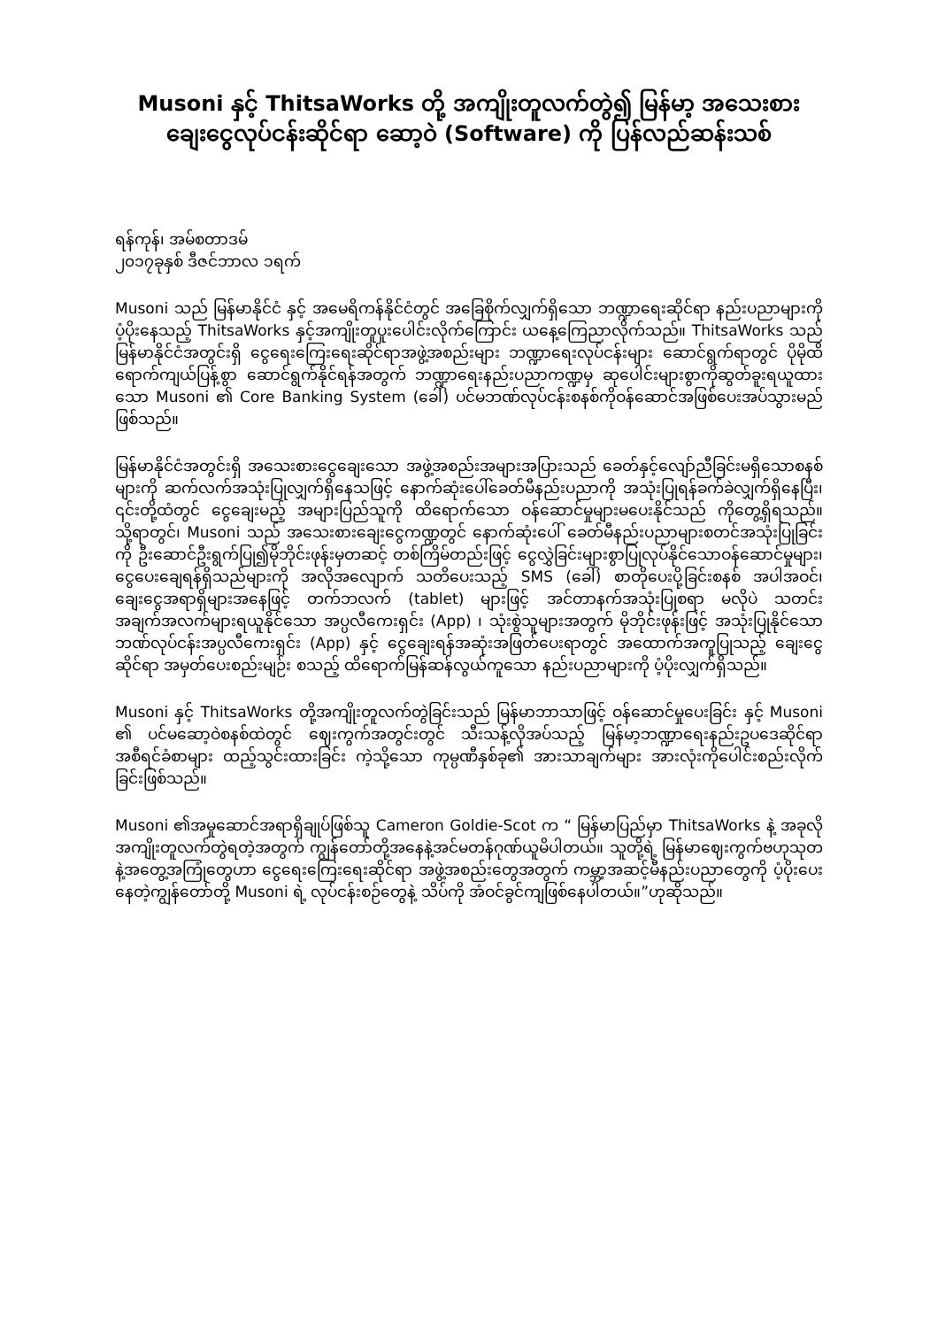Musoni နှင့် ThitsaWorks တို့ အကျိုးတူလက်တွဲ၍ မြန်မာ့ အသေးစားချေးငွေလုပ်ငန်းဆိုင်ရာ ဆော့ဝဲ (Software) ကို ပြန်လည်ဆန်းသစ်
ရန်ကုန်၊ အမ်စတာဒမ်
၂၀၁၇ခုနှစ် ဒီဇင်ဘာလ ၁ရက်
Musoni သည် မြန်မာနိုင်ငံ နှင့် အမေရိကန်နိုင်ငံတွင် အခြေစိုက်လျှက်ရှိသော ဘဏ္ဍာရေးဆိုင်ရာ နည်းပညာများကို ပံ့ပိုးနေသည့် ThitsaWorks နှင့်အကျိုးတူပူးပေါင်းလိုက်ကြောင်း ယနေ့ကြေညာလိုက်သည်။ ThitsaWorks သည်မြန်မာနိုင်ငံအတွင်းရှိ ငွေရေးကြေးရေးဆိုင်ရာအဖွဲ့အစည်းများ ဘဏ္ဍာရေးလုပ်ငန်းများ ဆောင်ရွက်ရာတွင် ပိုမိုထိရောက်ကျယ်ပြန့်စွာ ဆောင်ရွက်နိုင်ရန်အတွက် ဘဏ္ဍာရေးနည်းပညာကဏ္ဍမှ ဆုပေါင်းများစွာကိုဆွတ်ခူးရယူထားသော Musoni ၏ Core Banking System (ခေါ်) ပင်မဘဏ်လုပ်ငန်းစနစ်ကိုဝန်ဆောင်အဖြစ်ပေးအပ်သွားမည်ဖြစ်သည်။
မြန်မာနိုင်ငံအတွင်းရှိ အသေးစားငွေချေးသော အဖွဲ့အစည်းအများအပြားသည် ခေတ်နှင့်လျော်ညီခြင်းမရှိသောစနစ်များကို ဆက်လက်အသုံးပြုလျှက်ရှိနေသဖြင့် နောက်ဆုံးပေါ်ခေတ်မီနည်းပညာကို အသုံးပြုရန်ခက်ခဲလျှက်ရှိနေပြီး၊ ၎င်းတို့ထံတွင် ငွေချေးမည့် အများပြည်သူကို ထိရောက်သော ဝန်ဆောင်မှုများမပေးနိုင်သည် ကိုတွေ့ရှိရသည်။ သို့ရာတွင်၊ Musoni သည် အသေးစားချေးငွေကဏ္ဍတွင် နောက်ဆုံးပေါ် ခေတ်မီနည်းပညာများစတင်အသုံးပြုခြင်းကို ဦးဆောင်ဦးရွက်ပြု၍မိုဘိုင်းဖုန်းမှတဆင့် တစ်ကြိမ်တည်းဖြင့် ငွေလွှဲခြင်းများစွာပြုလုပ်နိုင်သောဝန်ဆောင်မှုများ၊ ငွေပေးချေရန်ရှိသည်များကို အလိုအလျောက် သတိပေးသည့် SMS (ခေါ်) စာတိုပေးပို့ခြင်းစနစ် အပါအဝင်၊ ချေးငွေအရာရှိများအနေဖြင့် တက်ဘလက် (tablet) များဖြင့် အင်တာနက်အသုံးပြုစရာ မလိုပဲ သတင်းအချက်အလက်များရယူနိုင်သော အပ္ပလီကေးရှင်း (App) ၊ သုံးစွဲသူများအတွက် မိုဘိုင်းဖုန်းဖြင့် အသုံးပြုနိုင်သော ဘဏ်လုပ်ငန်းအပ္ပလီကေးရှင်း (App) နှင့် ငွေချေးရန်အဆုံးအဖြတ်ပေးရာတွင် အထောက်အကူပြုသည့် ချေးငွေဆိုင်ရာ အမှတ်ပေးစည်းမျဉ်း စသည့် ထိရောက်မြန်ဆန်လွယ်ကူသော နည်းပညာများကို ပံ့ပိုးလျှက်ရှိသည်။
Musoni နှင့် ThitsaWorks တို့အကျိုးတူလက်တွဲခြင်းသည် မြန်မာဘာသာဖြင့် ဝန်ဆောင်မှုပေးခြင်း နှင့် Musoni ၏ ပင်မဆော့ဝဲစနစ်ထဲတွင် ဈေးကွက်အတွင်းတွင် သီးသန့်လိုအပ်သည့် မြန်မာ့ဘဏ္ဍာရေးနည်းဥပဒေဆိုင်ရာ အစီရင်ခံစာများ ထည့်သွင်းထားခြင်း ကဲ့သို့သော ကုမ္ပဏီနှစ်ခု၏ အားသာချက်များ အားလုံးကိုပေါင်းစည်းလိုက်ခြင်းဖြစ်သည်။
Musoni ၏အမှုဆောင်အရာရှိချုပ်ဖြစ်သူ Cameron Goldie-Scot က “ မြန်မာပြည်မှာ ThitsaWorks နဲ့ အခုလို အကျိုးတူလက်တွဲရတဲ့အတွက် ကျွန်တော်တို့အနေနဲ့အင်မတန်ဂုဏ်ယူမိပါတယ်။ သူတို့ရဲ့ မြန်မာဈေးကွက်ဗဟုသုတနဲ့အတွေ့အကြုံတွေဟာ ငွေရေးကြေးရေးဆိုင်ရာ အဖွဲ့အစည်းတွေအတွက် ကမ္ဘာ့အဆင့်မီနည်းပညာတွေကို ပံ့ပိုးပေးနေတဲ့ကျွန်တော်တို့ Musoni ရဲ့ လုပ်ငန်းစဉ်တွေနဲ့ သိပ်ကို အံဝင်ခွင်ကျဖြစ်နေပါတယ်။”ဟုဆိုသည်။